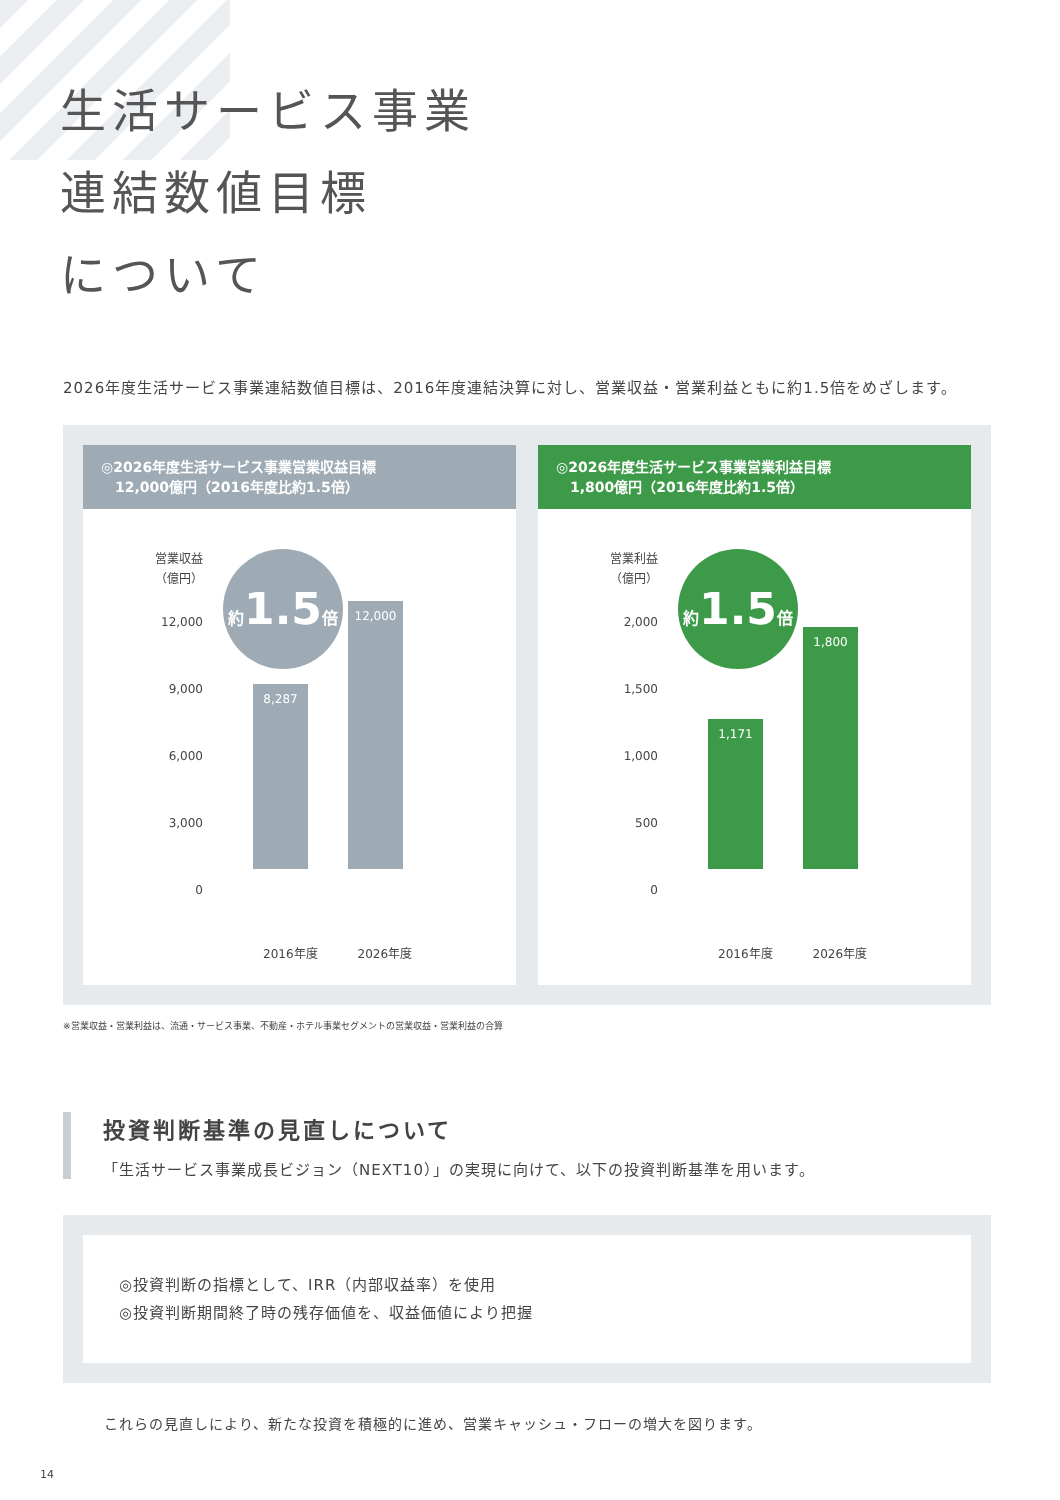生活サービス事業
連結数値目標
について
2026年度生活サービス事業連結数値目標は、2016年度連結決算に対し、営業収益・営業利益ともに約1.5倍をめざします。
◎2026年度生活サービス事業営業収益目標
　12,000億円（2016年度比約1.5倍）
営業収益
（億円）
12,000
9,000
6,000
3,000
0
約1.5倍
8,287
12,000
2016年度 2026年度
◎2026年度生活サービス事業営業利益目標
　1,800億円（2016年度比約1.5倍）
営業利益
（億円）
2,000
1,500
1,000
500
0
約1.5倍
1,171
1,800
2016年度 2026年度
※営業収益・営業利益は、流通・サービス事業、不動産・ホテル事業セグメントの営業収益・営業利益の合算
投資判断基準の見直しについて
「生活サービス事業成長ビジョン（NEXT10）」の実現に向けて、以下の投資判断基準を用います。
◎投資判断の指標として、IRR（内部収益率）を使用
◎投資判断期間終了時の残存価値を、収益価値により把握
これらの見直しにより、新たな投資を積極的に進め、営業キャッシュ・フローの増大を図ります。
14